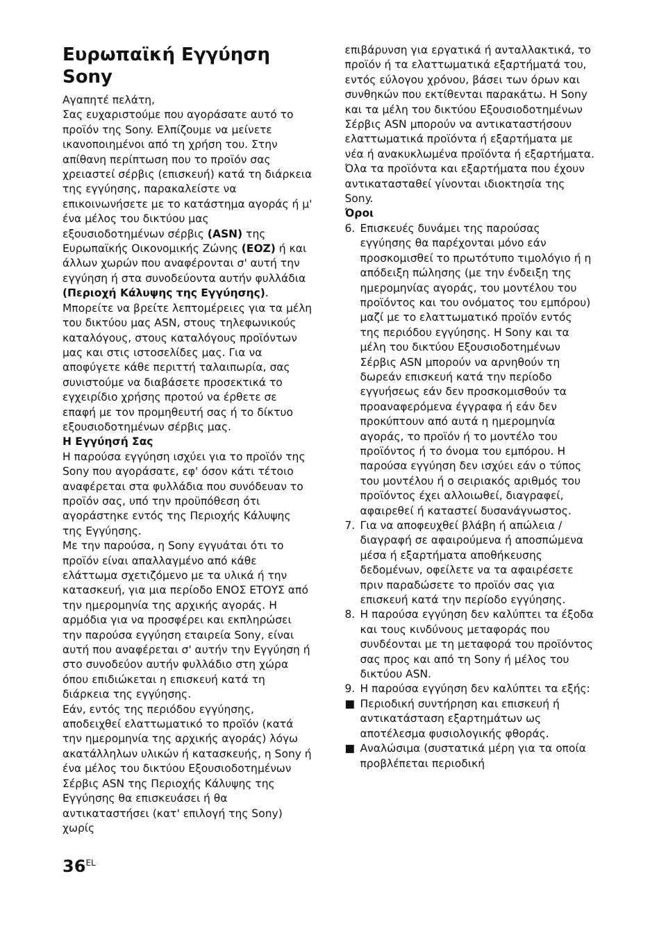Ευρωπαϊκή Εγγύηση Sony
Αγαπητέ πελάτη,
Σας ευχαριστούμε που αγοράσατε αυτό το προϊόν της Sony. Ελπίζουμε να μείνετε ικανοποιημένοι από τη χρήση του. Στην απίθανη περίπτωση που το προϊόν σας χρειαστεί σέρβις (επισκευή) κατά τη διάρκεια της εγγύησης, παρακαλείστε να επικοινωνήσετε με το κατάστημα αγοράς ή μ' ένα μέλος του δικτύου μας εξουσιοδοτημένων σέρβις (ASN) της Ευρωπαϊκής Οικονομικής Ζώνης (ΕΟΖ) ή και άλλων χωρών που αναφέρονται σ' αυτή την εγγύηση ή στα συνοδεύοντα αυτήν φυλλάδια (Περιοχή Κάλυψης της Εγγύησης). Μπορείτε να βρείτε λεπτομέρειες για τα μέλη του δικτύου μας ASN, στους τηλεφωνικούς καταλόγους, στους καταλόγους προϊόντων μας και στις ιστοσελίδες μας. Για να αποφύγετε κάθε περιττή ταλαιπωρία, σας συνιστούμε να διαβάσετε προσεκτικά το εγχειρίδιο χρήσης προτού να έρθετε σε επαφή με τον προμηθευτή σας ή το δίκτυο εξουσιοδοτημένων σέρβις μας.
Η Εγγύησή Σας
Η παρούσα εγγύηση ισχύει για το προϊόν της Sony που αγοράσατε, εφ' όσον κάτι τέτοιο αναφέρεται στα φυλλάδια που συνόδευαν το προϊόν σας, υπό την προϋπόθεση ότι αγοράστηκε εντός της Περιοχής Κάλυψης της Εγγύησης.
Με την παρούσα, η Sony εγγυάται ότι το προϊόν είναι απαλλαγμένο από κάθε ελάττωμα σχετιζόμενο με τα υλικά ή την κατασκευή, για μια περίοδο ΕΝΟΣ ΕΤΟΥΣ από την ημερομηνία της αρχικής αγοράς. Η αρμόδια για να προσφέρει και εκπληρώσει την παρούσα εγγύηση εταιρεία Sony, είναι αυτή που αναφέρεται σ' αυτήν την Εγγύηση ή στο συνοδεύον αυτήν φυλλάδιο στη χώρα όπου επιδιώκεται η επισκευή κατά τη διάρκεια της εγγύησης.
Εάν, εντός της περιόδου εγγύησης, αποδειχθεί ελαττωματικό το προϊόν (κατά την ημερομηνία της αρχικής αγοράς) λόγω ακατάλληλων υλικών ή κατασκευής, η Sony ή ένα μέλος του δικτύου Εξουσιοδοτημένων Σέρβις ASN της Περιοχής Κάλυψης της Εγγύησης θα επισκευάσει ή θα αντικαταστήσει (κατ' επιλογή της Sony) χωρίς
επιβάρυνση για εργατικά ή ανταλλακτικά, το προϊόν ή τα ελαττωματικά εξαρτήματά του, εντός εύλογου χρόνου, βάσει των όρων και συνθηκών που εκτίθενται παρακάτω. Η Sony και τα μέλη του δικτύου Εξουσιοδοτημένων Σέρβις ASN μπορούν να αντικαταστήσουν ελαττωματικά προϊόντα ή εξαρτήματα με νέα ή ανακυκλωμένα προϊόντα ή εξαρτήματα. Όλα τα προϊόντα και εξαρτήματα που έχουν αντικατασταθεί γίνονται ιδιοκτησία της Sony.
Όροι
6. Επισκευές δυνάμει της παρούσας εγγύησης θα παρέχονται μόνο εάν προσκομισθεί το πρωτότυπο τιμολόγιο ή η απόδειξη πώλησης (με την ένδειξη της ημερομηνίας αγοράς, του μοντέλου του προϊόντος και του ονόματος του εμπόρου) μαζί με το ελαττωματικό προϊόν εντός της περιόδου εγγύησης. Η Sony και τα μέλη του δικτύου Εξουσιοδοτημένων Σέρβις ASN μπορούν να αρνηθούν τη δωρεάν επισκευή κατά την περίοδο εγγυήσεως εάν δεν προσκομισθούν τα προαναφερόμενα έγγραφα ή εάν δεν προκύπτουν από αυτά η ημερομηνία αγοράς, το προϊόν ή το μοντέλο του προϊόντος ή το όνομα του εμπόρου. Η παρούσα εγγύηση δεν ισχύει εάν ο τύπος του μοντέλου ή ο σειριακός αριθμός του προϊόντος έχει αλλοιωθεί, διαγραφεί, αφαιρεθεί ή καταστεί δυσανάγνωστος.
7. Για να αποφευχθεί βλάβη ή απώλεια / διαγραφή σε αφαιρούμενα ή αποσπώμενα μέσα ή εξαρτήματα αποθήκευσης δεδομένων, οφείλετε να τα αφαιρέσετε πριν παραδώσετε το προϊόν σας για επισκευή κατά την περίοδο εγγύησης.
8. Η παρούσα εγγύηση δεν καλύπτει τα έξοδα και τους κινδύνους μεταφοράς που συνδέονται με τη μεταφορά του προϊόντος σας προς και από τη Sony ή μέλος του δικτύου ASN.
9. Η παρούσα εγγύηση δεν καλύπτει τα εξής:
■ Περιοδική συντήρηση και επισκευή ή αντικατάσταση εξαρτημάτων ως αποτέλεσμα φυσιολογικής φθοράς.
■ Αναλώσιμα (συστατικά μέρη για τα οποία προβλέπεται περιοδική
36<sup>EL</sup>